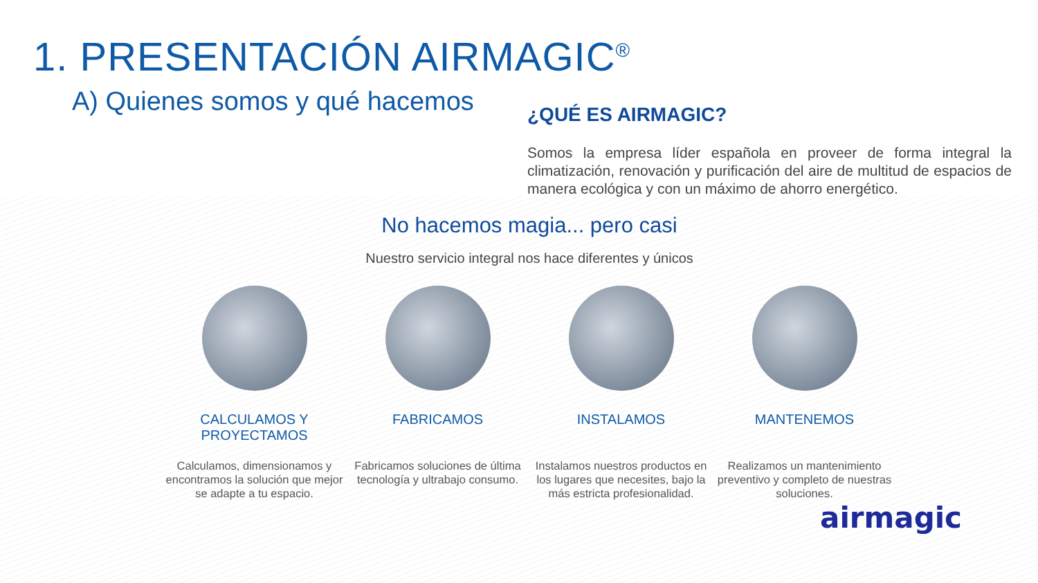1. PRESENTACIÓN AIRMAGIC<sup>®</sup>
A) Quienes somos y qué hacemos
¿QUÉ ES AIRMAGIC?
Somos la empresa líder española en proveer de forma integral la climatización, renovación y purificación del aire de multitud de espacios de manera ecológica y con un máximo de ahorro energético.
No hacemos magia... pero casi
Nuestro servicio integral nos hace diferentes y únicos
CALCULAMOS Y PROYECTAMOS
Calculamos, dimensionamos y encontramos la solución que mejor se adapte a tu espacio.
FABRICAMOS
Fabricamos soluciones de última tecnología y ultrabajo consumo.
INSTALAMOS
Instalamos nuestros productos en los lugares que necesites, bajo la más estricta profesionalidad.
MANTENEMOS
Realizamos un mantenimiento preventivo y completo de nuestras soluciones.
airmagic